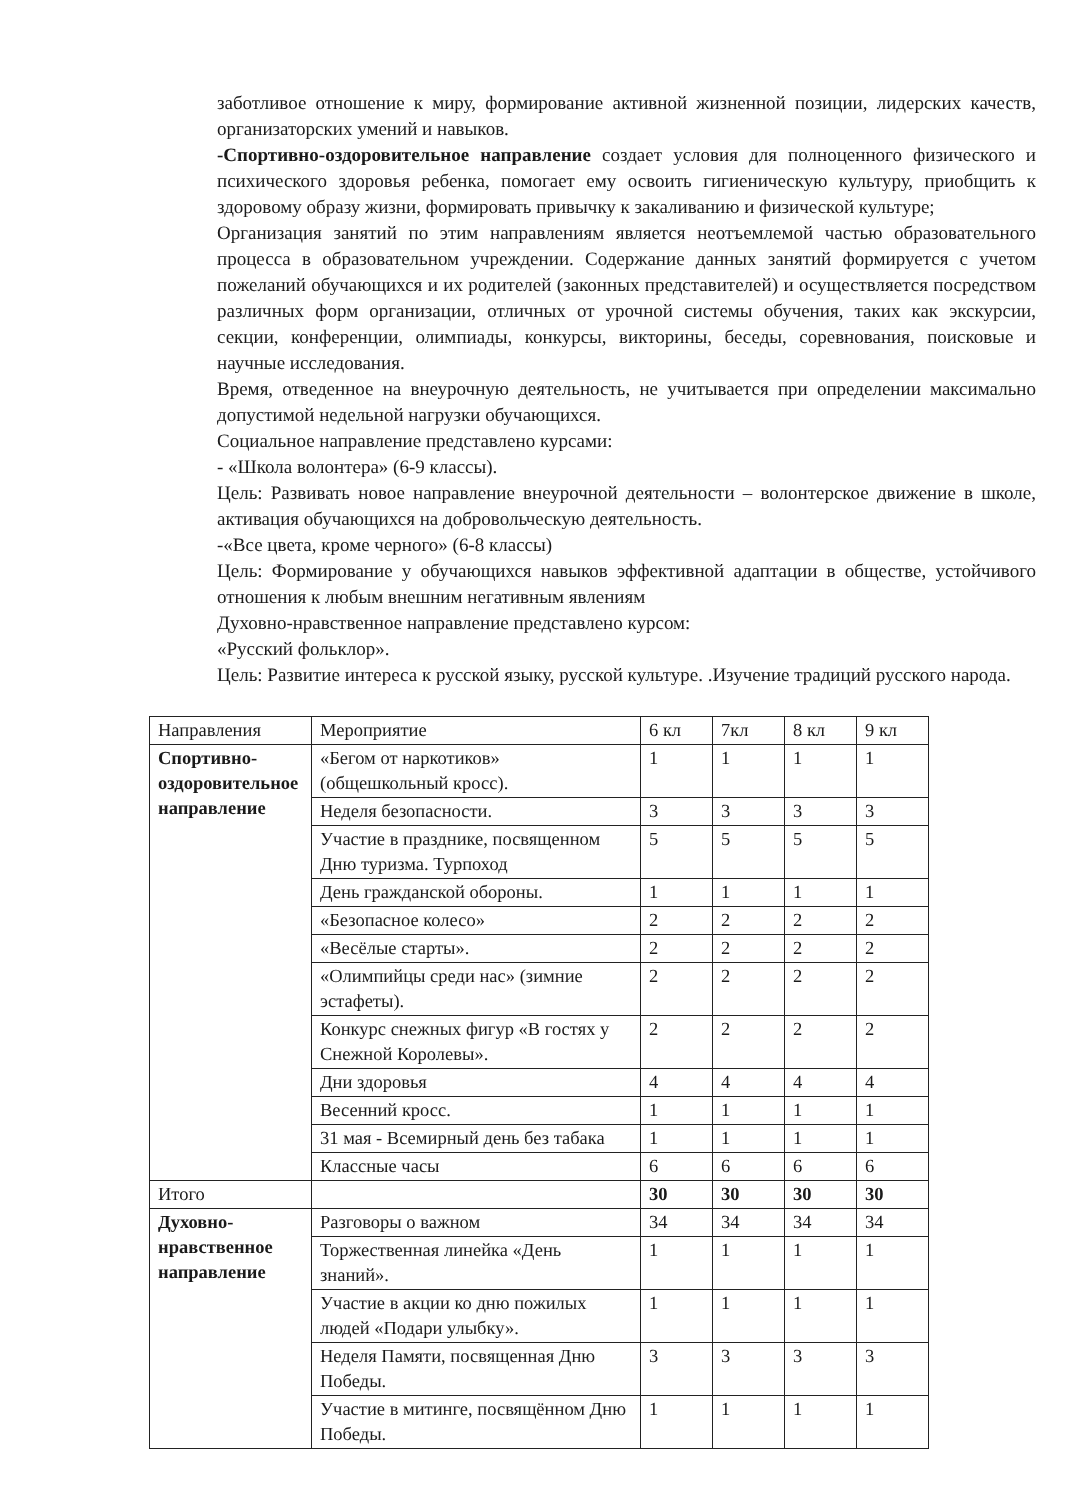заботливое отношение к миру, формирование активной жизненной позиции, лидерских качеств, организаторских умений и навыков.
-Спортивно-оздоровительное направление создает условия для полноценного физического и психического здоровья ребенка, помогает ему освоить гигиеническую культуру, приобщить к здоровому образу жизни, формировать привычку к закаливанию и физической культуре;
Организация занятий по этим направлениям является неотъемлемой частью образовательного процесса в образовательном учреждении. Содержание данных занятий формируется с учетом пожеланий обучающихся и их родителей (законных представителей) и осуществляется посредством различных форм организации, отличных от урочной системы обучения, таких как экскурсии, секции, конференции, олимпиады, конкурсы, викторины, беседы, соревнования, поисковые и научные исследования.
Время, отведенное на внеурочную деятельность, не учитывается при определении максимально допустимой недельной нагрузки обучающихся.
Социальное направление представлено курсами:
- «Школа волонтера» (6-9 классы).
Цель: Развивать новое направление внеурочной деятельности – волонтерское движение в школе, активация обучающихся на добровольческую деятельность.
-«Все цвета, кроме черного» (6-8 классы)
Цель: Формирование у обучающихся навыков эффективной адаптации в обществе, устойчивого отношения к любым внешним негативным явлениям
Духовно-нравственное направление представлено курсом:
«Русский фольклор».
Цель: Развитие интереса к русской языку, русской культуре. .Изучение традиций русского народа.
| Направления | Мероприятие | 6 кл | 7кл | 8 кл | 9 кл |
| --- | --- | --- | --- | --- | --- |
| Спортивно-оздоровительное направление | «Бегом от наркотиков» (общешкольный кросс). | 1 | 1 | 1 | 1 |
| | Неделя безопасности. | 3 | 3 | 3 | 3 |
| | Участие в празднике, посвященном Дню туризма. Турпоход | 5 | 5 | 5 | 5 |
| | День гражданской обороны. | 1 | 1 | 1 | 1 |
| | «Безопасное колесо» | 2 | 2 | 2 | 2 |
| | «Весёлые старты». | 2 | 2 | 2 | 2 |
| | «Олимпийцы среди нас» (зимние эстафеты). | 2 | 2 | 2 | 2 |
| | Конкурс снежных фигур «В гостях у Снежной Королевы». | 2 | 2 | 2 | 2 |
| | Дни здоровья | 4 | 4 | 4 | 4 |
| | Весенний кросс. | 1 | 1 | 1 | 1 |
| | 31 мая - Всемирный день без табака | 1 | 1 | 1 | 1 |
| | Классные часы | 6 | 6 | 6 | 6 |
| Итого | | 30 | 30 | 30 | 30 |
| Духовно-нравственное направление | Разговоры о важном | 34 | 34 | 34 | 34 |
| | Торжественная линейка «День знаний». | 1 | 1 | 1 | 1 |
| | Участие в акции ко дню пожилых людей «Подари улыбку». | 1 | 1 | 1 | 1 |
| | Неделя Памяти, посвященная Дню Победы. | 3 | 3 | 3 | 3 |
| | Участие в митинге, посвящённом Дню Победы. | 1 | 1 | 1 | 1 |